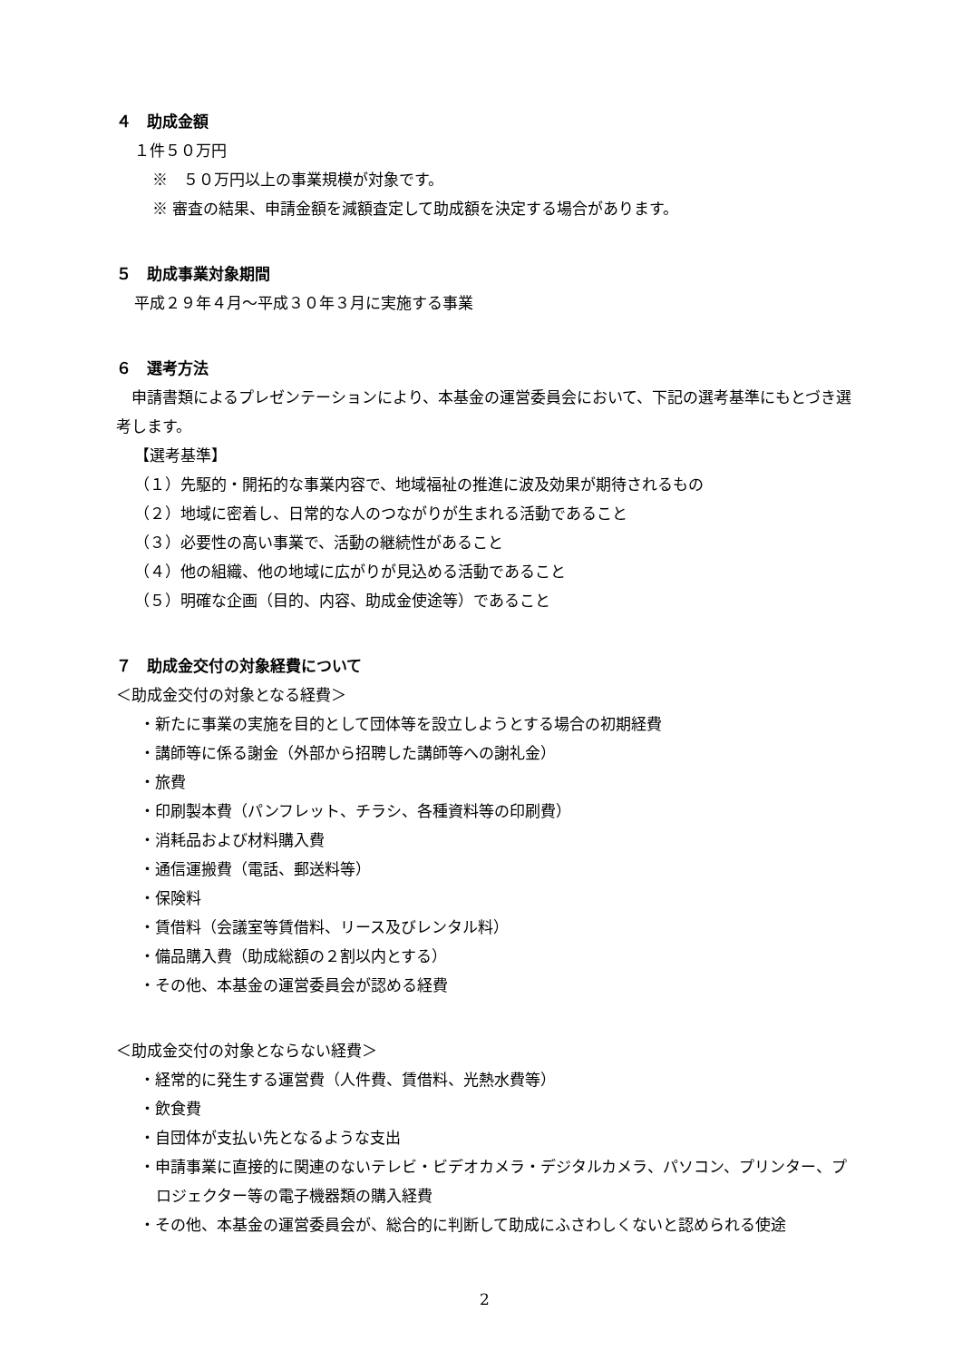４　助成金額
１件５０万円
※　５０万円以上の事業規模が対象です。
※ 審査の結果、申請金額を減額査定して助成額を決定する場合があります。
５　助成事業対象期間
平成２９年４月～平成３０年３月に実施する事業
６　選考方法
　申請書類によるプレゼンテーションにより、本基金の運営委員会において、下記の選考基準にもとづき選考します。
【選考基準】
（１）先駆的・開拓的な事業内容で、地域福祉の推進に波及効果が期待されるもの
（２）地域に密着し、日常的な人のつながりが生まれる活動であること
（３）必要性の高い事業で、活動の継続性があること
（４）他の組織、他の地域に広がりが見込める活動であること
（５）明確な企画（目的、内容、助成金使途等）であること
７　助成金交付の対象経費について
＜助成金交付の対象となる経費＞
・新たに事業の実施を目的として団体等を設立しようとする場合の初期経費
・講師等に係る謝金（外部から招聘した講師等への謝礼金）
・旅費
・印刷製本費（パンフレット、チラシ、各種資料等の印刷費）
・消耗品および材料購入費
・通信運搬費（電話、郵送料等）
・保険料
・賃借料（会議室等賃借料、リース及びレンタル料）
・備品購入費（助成総額の２割以内とする）
・その他、本基金の運営委員会が認める経費
＜助成金交付の対象とならない経費＞
・経常的に発生する運営費（人件費、賃借料、光熱水費等）
・飲食費
・自団体が支払い先となるような支出
・申請事業に直接的に関連のないテレビ・ビデオカメラ・デジタルカメラ、パソコン、プリンター、プロジェクター等の電子機器類の購入経費
・その他、本基金の運営委員会が、総合的に判断して助成にふさわしくないと認められる使途
2